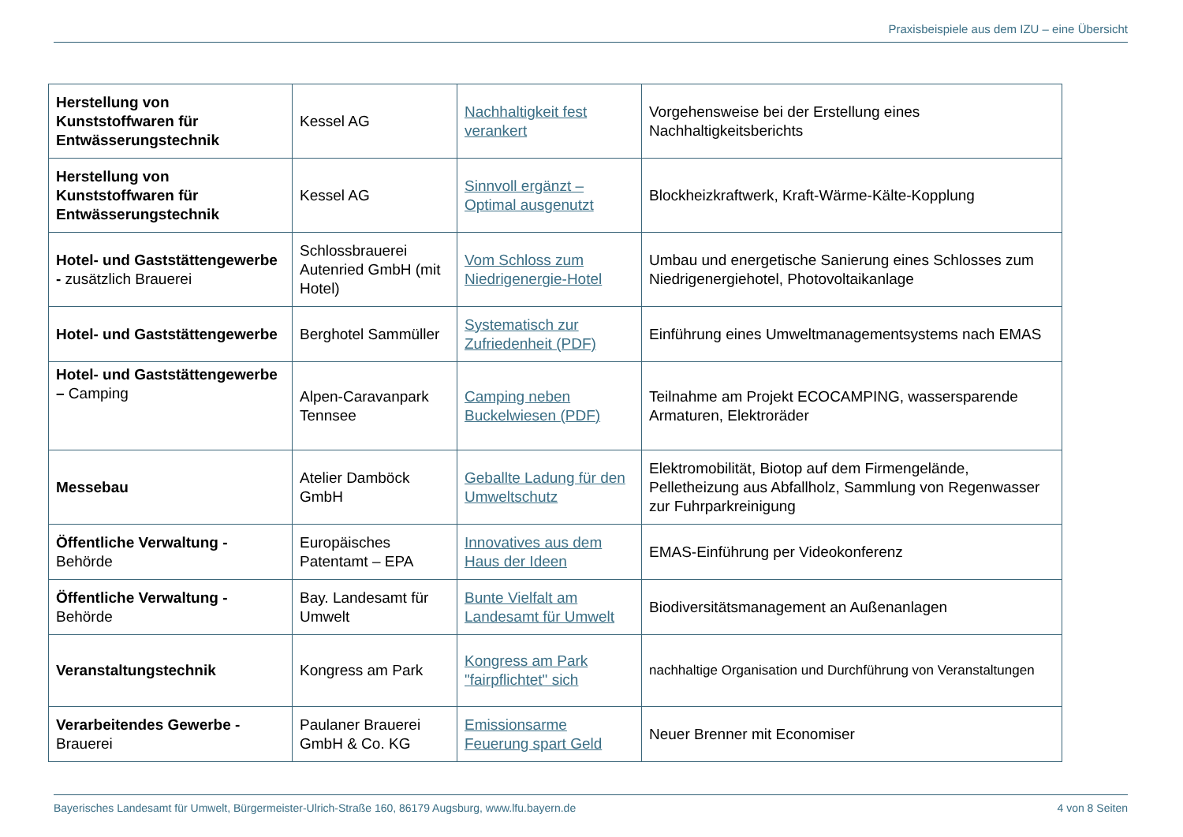Praxisbeispiele aus dem IZU – eine Übersicht
| Herstellung von Kunststoffwaren für Entwässerungstechnik | Kessel AG | Nachhaltigkeit fest verankert | Vorgehensweise bei der Erstellung eines Nachhaltigkeitsberichts |
| Herstellung von Kunststoffwaren für Entwässerungstechnik | Kessel AG | Sinnvoll ergänzt – Optimal ausgenutzt | Blockheizkraftwerk, Kraft-Wärme-Kälte-Kopplung |
| Hotel- und Gaststättengewerbe - zusätzlich Brauerei | Schlossbrauerei Autenried GmbH (mit Hotel) | Vom Schloss zum Niedrigenergie-Hotel | Umbau und energetische Sanierung eines Schlosses zum Niedrigenergiehotel, Photovoltaikanlage |
| Hotel- und Gaststättengewerbe | Berghotel Sammüller | Systematisch zur Zufriedenheit (PDF) | Einführung eines Umweltmanagementsystems nach EMAS |
| Hotel- und Gaststättengewerbe – Camping | Alpen-Caravanpark Tennsee | Camping neben Buckelwiesen (PDF) | Teilnahme am Projekt ECOCAMPING, wassersparende Armaturen, Elektroräder |
| Messebau | Atelier Damböck GmbH | Geballte Ladung für den Umweltschutz | Elektromobilität, Biotop auf dem Firmengelände, Pelletheizung aus Abfallholz, Sammlung von Regenwasser zur Fuhrparkreinigung |
| Öffentliche Verwaltung - Behörde | Europäisches Patentamt – EPA | Innovatives aus dem Haus der Ideen | EMAS-Einführung per Videokonferenz |
| Öffentliche Verwaltung - Behörde | Bay. Landesamt für Umwelt | Bunte Vielfalt am Landesamt für Umwelt | Biodiversitätsmanagement an Außenanlagen |
| Veranstaltungstechnik | Kongress am Park | Kongress am Park "fairpflichtet" sich | nachhaltige Organisation und Durchführung von Veranstaltungen |
| Verarbeitendes Gewerbe - Brauerei | Paulaner Brauerei GmbH & Co. KG | Emissionsarme Feuerung spart Geld | Neuer Brenner mit Economiser |
Bayerisches Landesamt für Umwelt, Bürgermeister-Ulrich-Straße 160, 86179 Augsburg, www.lfu.bayern.de 4 von 8 Seiten